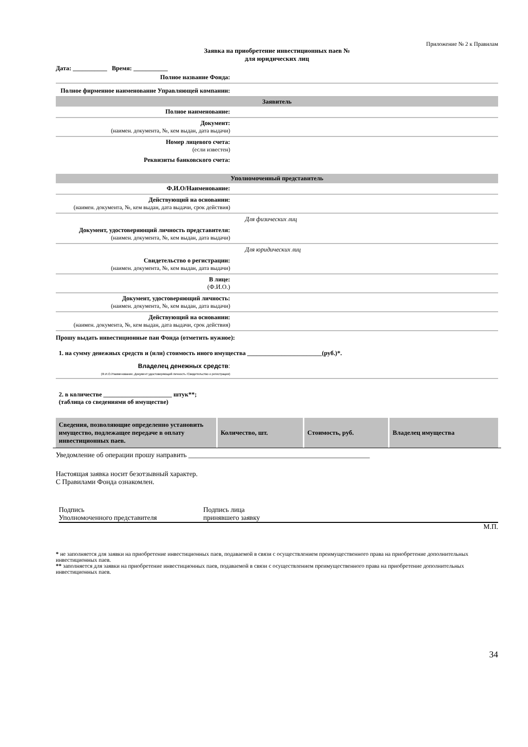Приложение № 2 к Правилам
Заявка на приобретение инвестиционных паев №
для юридических лиц
Дата: ___________ Время: ___________
Полное название Фонда:
Полное фирменное наименование Управляющей компании:
Заявитель
Полное наименование:
Документ:
(наимен. документа, №, кем выдан, дата выдачи)
Номер лицевого счета:
(если известен)
Реквизиты банковского счета:
Уполномоченный представитель
Ф.И.О/Наименование:
Действующий на основании:
(наимен. документа, №, кем выдан, дата выдачи, срок действия)
Для физических лиц
Документ, удостоверяющий личность представителя:
(наимен. документа, №, кем выдан, дата выдачи)
Для юридических лиц
Свидетельство о регистрации:
(наимен. документа, №, кем выдан, дата выдачи)
В лице:
(Ф.И.О.)
Документ, удостоверяющий личность:
(наимен. документа, №, кем выдан, дата выдачи)
Действующий на основании:
(наимен. документа, №, кем выдан, дата выдачи, срок действия)
Прошу выдать инвестиционные паи Фонда (отметить нужное):
1. на сумму денежных средств и (или) стоимость иного имущества ________________________(руб.)*.
Владелец денежных средств:
(Ф.И.О./Наименование, Документ удостоверяющий личность /Свидетельство о регистрации)
2. в количестве ______________________ штук**;
(таблица со сведениями об имуществе)
| Сведения, позволяющие определенно установить имущество, подлежащее передаче в оплату инвестиционных паев. | Количество, шт. | Стоимость, руб. | Владелец имущества |
| --- | --- | --- | --- |
Уведомление об операции прошу направить ____________________________________________________
Настоящая заявка носит безотзывный характер.
С Правилами Фонда ознакомлен.
Подпись
Уполномоченного представителя
Подпись лица
принявшего заявку
М.П.
* не заполняется для заявки на приобретение инвестиционных паев, подаваемой в связи с осуществлением преимущественного права на приобретение дополнительных инвестиционных паев.
** заполняется для заявки на приобретение инвестиционных паев, подаваемой в связи с осуществлением преимущественного права на приобретение дополнительных инвестиционных паев.
34